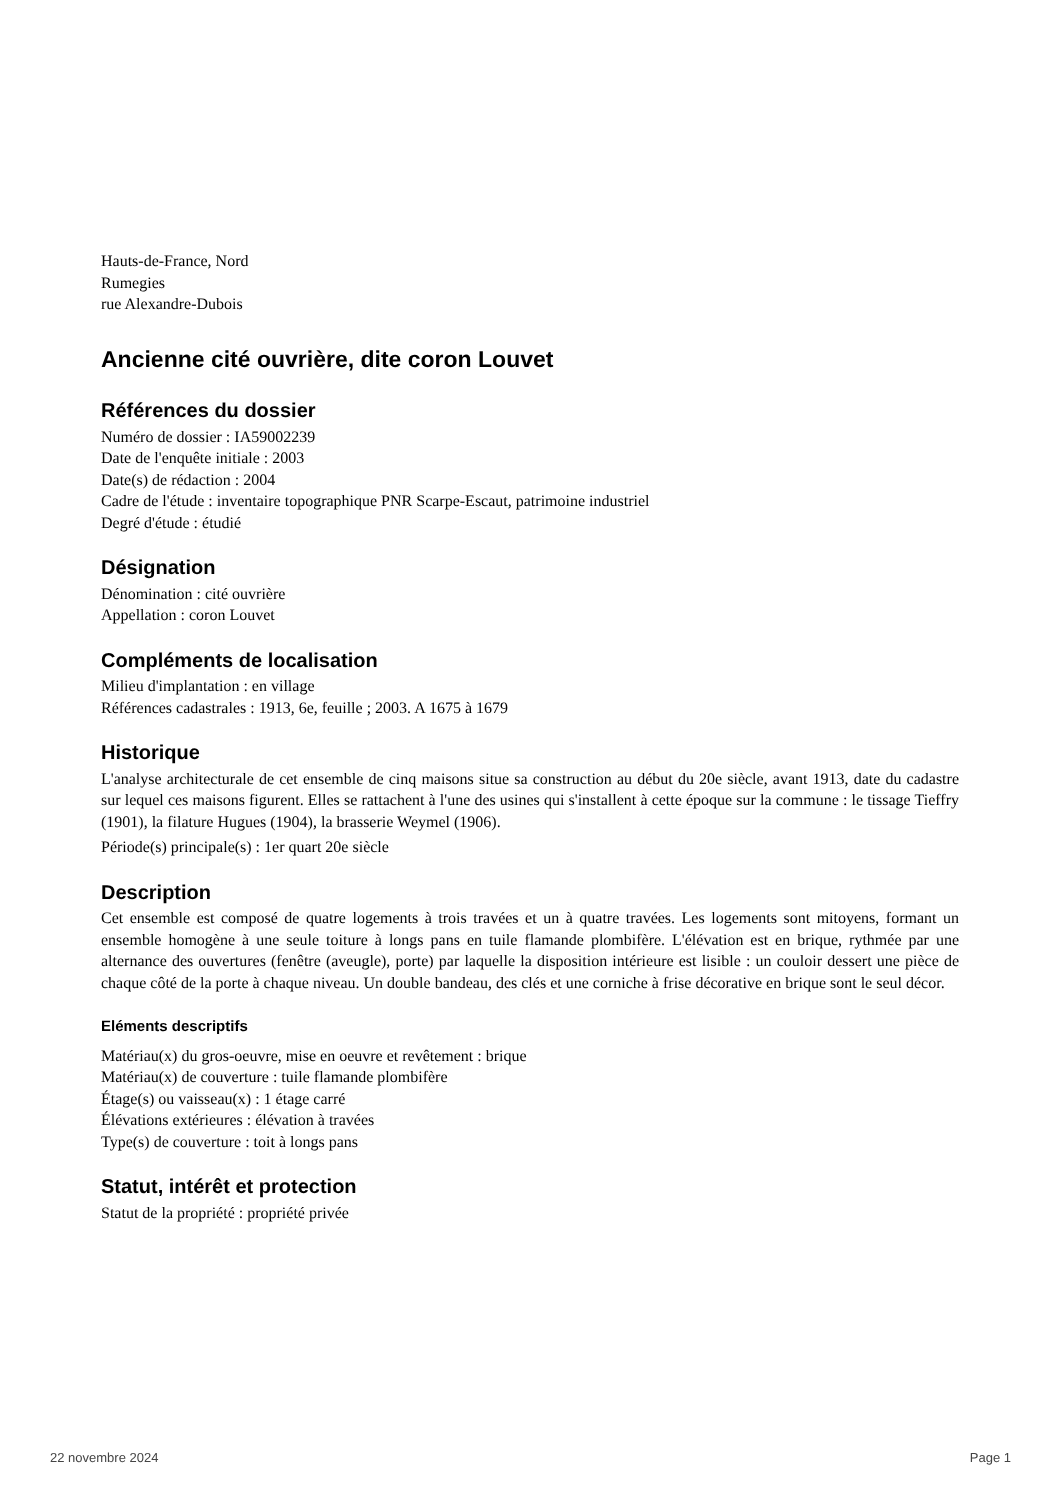Hauts-de-France, Nord
Rumegies
rue Alexandre-Dubois
Ancienne cité ouvrière, dite coron Louvet
Références du dossier
Numéro de dossier : IA59002239
Date de l'enquête initiale : 2003
Date(s) de rédaction : 2004
Cadre de l'étude : inventaire topographique PNR Scarpe-Escaut, patrimoine industriel
Degré d'étude : étudié
Désignation
Dénomination : cité ouvrière
Appellation : coron Louvet
Compléments de localisation
Milieu d'implantation : en village
Références cadastrales : 1913, 6e, feuille ; 2003. A 1675 à 1679
Historique
L'analyse architecturale de cet ensemble de cinq maisons situe sa construction au début du 20e siècle, avant 1913, date du cadastre sur lequel ces maisons figurent. Elles se rattachent à l'une des usines qui s'installent à cette époque sur la commune : le tissage Tieffry (1901), la filature Hugues (1904), la brasserie Weymel (1906).
Période(s) principale(s) : 1er quart 20e siècle
Description
Cet ensemble est composé de quatre logements à trois travées et un à quatre travées. Les logements sont mitoyens, formant un ensemble homogène à une seule toiture à longs pans en tuile flamande plombifère. L'élévation est en brique, rythmée par une alternance des ouvertures (fenêtre (aveugle), porte) par laquelle la disposition intérieure est lisible : un couloir dessert une pièce de chaque côté de la porte à chaque niveau. Un double bandeau, des clés et une corniche à frise décorative en brique sont le seul décor.
Eléments descriptifs
Matériau(x) du gros-oeuvre, mise en oeuvre et revêtement : brique
Matériau(x) de couverture : tuile flamande plombifère
Étage(s) ou vaisseau(x) : 1 étage carré
Élévations extérieures : élévation à travées
Type(s) de couverture : toit à longs pans
Statut, intérêt et protection
Statut de la propriété : propriété privée
22 novembre 2024 Page 1